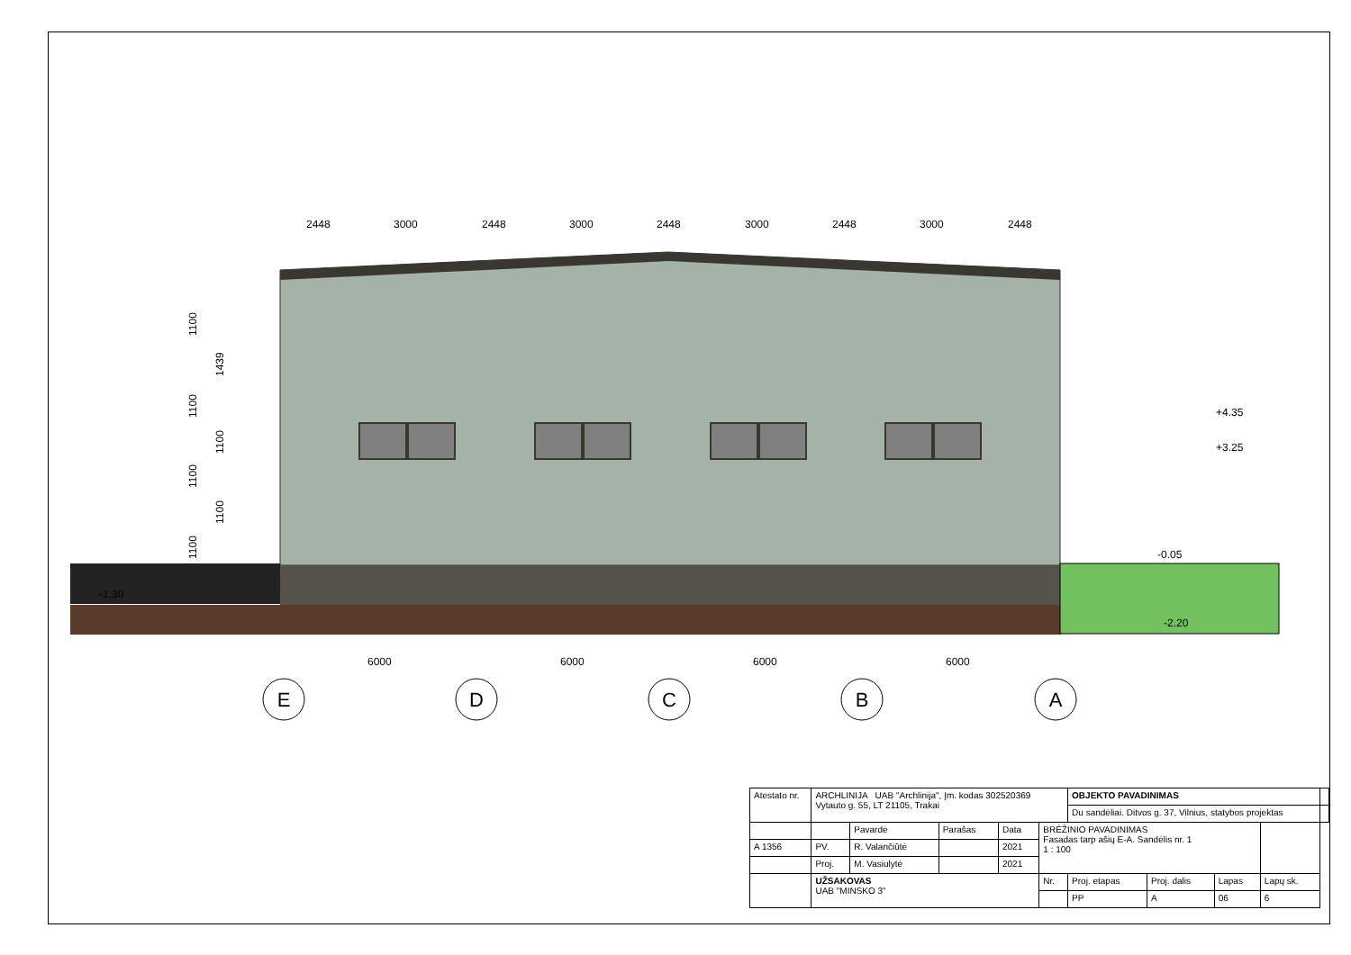2448
3000
2448
3000
2448
3000
2448
3000
2448
+4.35
+3.25
-0.05
-2.20
-1.30
6000
6000
6000
6000
E
D
C
B
A
1100
1439
1100
1100
1100
1100
1100
| Atestato nr. | ARCHLINIJA UAB "Archlinija", Įm. kodas 302520369 Vytauto g. 55, LT 21105, Trakai | | | | | OBJEKTO PAVADINIMAS | | | | |
| | | | | | | Du sandėliai. Ditvos g. 37, Vilnius, statybos projektas | | | | |
| | | Pavardė | Parašas | Data | BRĖŽINIO PAVADINIMAS Fasadas tarp ašių E-A. Sandėlis nr. 1 1 : 100 | | | | | |
| A 1356 | PV. | R. Valančiūtė | | 2021 | | | | | | |
| | Proj. | M. Vasiulytė | | 2021 | | | | | | |
| | UŽSAKOVAS UAB "MINSKO 3" | | | | Nr. | Proj. etapas | Proj. dalis | Lapas | Lapų sk. | |
| | | | | | | PP | A | 06 | 6 | |